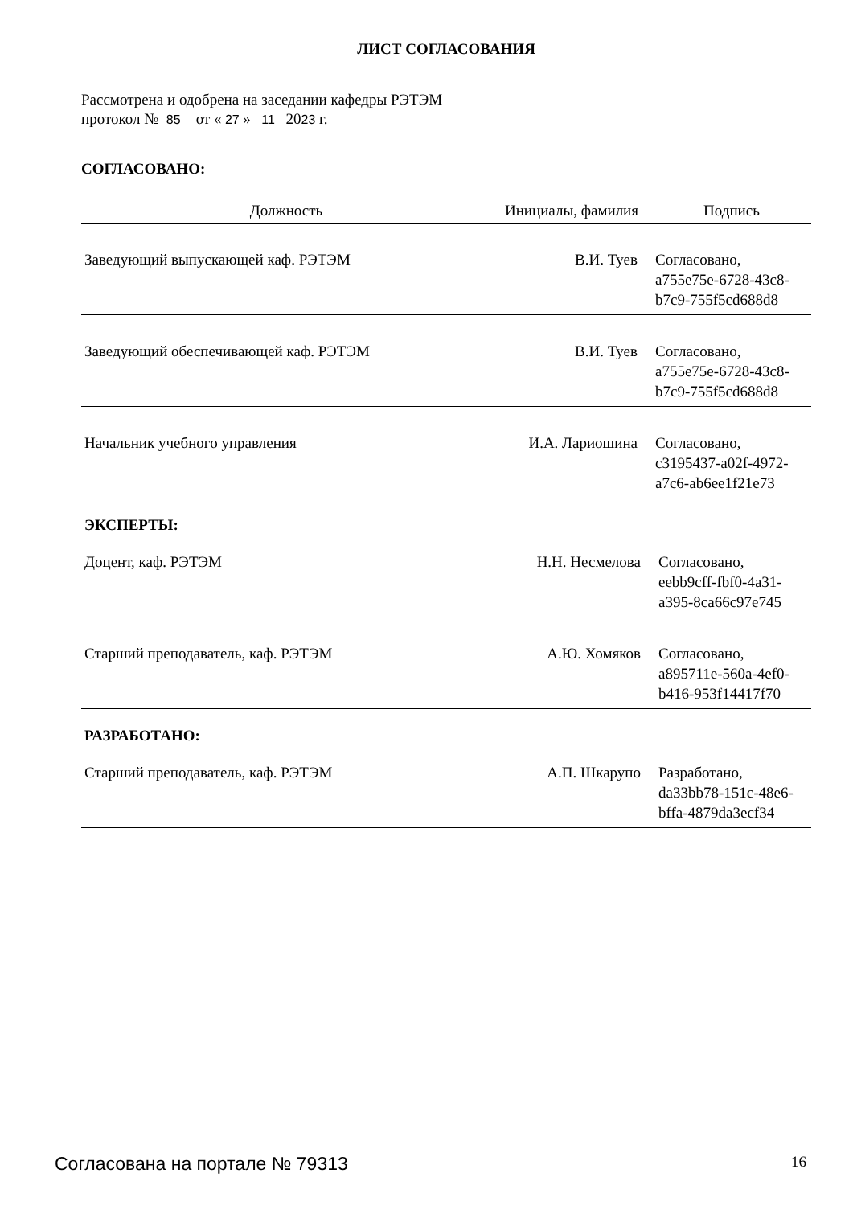ЛИСТ СОГЛАСОВАНИЯ
Рассмотрена и одобрена на заседании кафедры РЭТЭМ
протокол № 85 от « 27 » 11 2023 г.
СОГЛАСОВАНО:
| Должность | Инициалы, фамилия | Подпись |
| --- | --- | --- |
| Заведующий выпускающей каф. РЭТЭМ | В.И. Туев | Согласовано, a755e75e-6728-43c8- b7c9-755f5cd688d8 |
| Заведующий обеспечивающей каф. РЭТЭМ | В.И. Туев | Согласовано, a755e75e-6728-43c8- b7c9-755f5cd688d8 |
| Начальник учебного управления | И.А. Лариошина | Согласовано, c3195437-a02f-4972- a7c6-ab6ee1f21e73 |
ЭКСПЕРТЫ:
| Доцент, каф. РЭТЭМ | Н.Н. Несмелова | Согласовано, eebb9cff-fbf0-4a31- a395-8ca66c97e745 |
| Старший преподаватель, каф. РЭТЭМ | А.Ю. Хомяков | Согласовано, a895711e-560a-4ef0- b416-953f14417f70 |
РАЗРАБОТАНО:
| Старший преподаватель, каф. РЭТЭМ | А.П. Шкарупо | Разработано, da33bb78-151c-48e6- bffa-4879da3ecf34 |
Согласована на портале № 79313 16